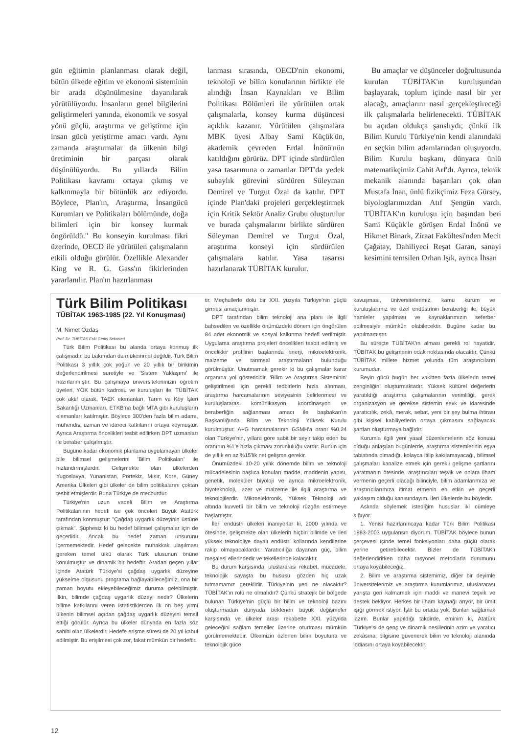gün eğitimin planlanması olarak değil, bütün ülkede eğitim ve ekonomi sisteminin bir arada düşünülmesine dayanılarak yürütülüyordu. İnsanların genel bilgilerini geliştirmeleri yanında, ekonomik ve sosyal yönü güçlü, araştırma ve geliştirme için insan gücü yetiştirme amacı vardı. Aynı zamanda araştırmalar da ülkenin bilgi üretiminin bir parçası olarak düşünülüyordu. Bu yıllarda Bilim Politikası kavramı ortaya çıkmış ve kalkınmayla bir bütünlük arz ediyordu. Böylece, Plan'ın, Araştırma, İnsangücü Kurumları ve Politikaları bölümünde, doğa bilimleri için bir konsey kurmak öngörüldü." Bu konseyin kurulması fikri üzerinde, OECD ile yürütülen çalışmaların etkili olduğu görülür. Özellikle Alexander King ve R. G. Gass'ın fikirlerinden yararlanılır. Plan'ın hazırlanması
lanması sırasında, OECD'nin ekonomi, teknoloji ve bilim konularının birlikte ele alındığı İnsan Kaynakları ve Bilim Politikası Bölümleri ile yürütülen ortak çalışmalarla, konsey kurma düşüncesi açıklık kazanır. Yürütülen çalışmalara MBK üyesi Albay Sami Küçük'ün, akademik çevreden Erdal İnönü'nün katıldığını görürüz. DPT içinde sürdürülen yasa tasarımına o zamanlar DPT'da yedek subaylık görevini sürdüren Süleyman Demirel ve Turgut Özal da katılır. DPT içinde Plan'daki projeleri gerçekleştirmek için Kritik Sektör Analiz Grubu oluşturulur ve burada çalışmalarını birlikte sürdüren Süleyman Demirel ve Turgut Özal, araştırma konseyi için sürdürülen çalışmalara katılır. Yasa tasarısı hazırlanarak TÜBİTAK kurulur.
Bu amaçlar ve düşünceler doğrultusunda kurulan TÜBİTAK'ın kuruluşundan başlayarak, toplum içinde nasıl bir yer alacağı, amaçlarını nasıl gerçekleştireceği ilk çalışmalarla belirlenecekti. TÜBİTAK bu açıdan oldukça şanslıydı; çünkü ilk Bilim Kurulu Türkiye'nin kendi alanındaki en seçkin bilim adamlarından oluşuyordu. Bilim Kurulu başkanı, dünyaca ünlü matematikçimiz Cahit Arf'dı. Ayrıca, teknik mekanik alanında başarıları çok olan Mustafa İnan, ünlü fizikçimiz Feza Gürsey, biyologlarımızdan Atıf Şengün vardı. TÜBİTAK'ın kuruluşu için başından beri Sami Küçük'le görüşen Erdal İnönü ve Hikmet Binark, Ziraat Fakültesi'nden Mecit Çağatay, Dahiliyeci Reşat Garan, sanayi kesimini temsilen Orhan Işık, ayrıca İhsan
Türk Bilim Politikası
TÜBİTAK 1963-1985 (22. Yıl Konuşması)
M. Nimet Özdaş
Prof. Dr. TÜBİTAK Eski Genel Sekreteri
Türk Bilim Politikası bu alanda ortaya konmuş ilk çalışmadır, bu bakımdan da mükemmel değildir. Türk Bilim Politikası 3 yıllık çok yoğun ve 20 yıllık bir birikimin değerlendirilmesi suretiyle ve 'Sistem Yaklaşımı' ile hazırlanmıştır. Bu çalışmaya üniversitelerimizin öğretim üyeleri, YÖK bütün kadrosu ve kuruluşları ile, TÜBİTAK çok aktif olarak, TAEK elemanları, Tarım ve Köy İşleri Bakanlığı Uzmanları, ETKB'na bağlı MTA gibi kuruluşların elemanları katılmıştır. Böylece 300'den fazla bilim adamı, mühendis, uzman ve idareci katkılarını ortaya koymuştur. Ayrıca Araştırma öncelikleri tesbit edilirken DPT uzmanları ile beraber çalışılmıştır.
Bugüne kadar ekonomik planlama uygulamayan ülkeler bile bilimsel gelişmelerini 'Bilim Politikaları' ile hızlandırmışlardır. Gelişmekte olan ülkelerden Yugoslavya, Yunanistan, Portekiz, Mısır, Kore, Güney Amerika Ülkeleri gibi ülkeler de bilim politikalarını çoktan tesbit etmişlerdir. Buna Türkiye de mecburdur.
Türkiye'nin uzun vadeli Bilim ve Araştırma Politikaları'nın hedefi ise çok önceleri Büyük Atatürk tarafından konmuştur: "Çağdaş uygarlık düzeyinin üstüne çıkmak". Şüphesiz ki bu hedef bilimsel çalışmalar için de geçerlidir. Ancak bu hedef zaman unsurunu içermemektedir. Hedef gelecekte muhakkak ulaşılması gereken temel ülkü olarak Türk ulusunun önüne konulmuştur ve dinamik bir hedeftir. Aradan geçen yıllar içinde Atatürk Türkiye'si çağdaş uygarlık düzeyine yükselme olgusunu programa bağlayabileceğimiz, ona bir zaman boyutu ekleyebileceğimiz duruma gelebilmiştir. İlkin, bilimde çağdaş uygarlık düzeyi nedir? Ülkelerin bilime katkılarını veren istatistiklerden ilk on beş yirmi ülkenin bilimsel açıdan çağdaş uygarlık düzeyini temsil ettiği görülür. Ayrıca bu ülkeler dünyada en fazla söz sahibi olan ülkelerdir. Hedefe erişme süresi de 20 yıl kabul edilmiştir. Bu erişilmesi çok zor, fakat mümkün bir hedeftir.
tir. Meçhullerle dolu bir XXI. yüzyıla Türkiye'nin güçlü girmesi amaçlanmıştır.
DPT tarafından bilim teknoloji ana planı ile ilgili bahsedilen ve özellikle önümüzdeki dönem için öngörülen 84 adet ekonomik ve sosyal kalkınma hedefi verilmiştir. Uygulama araştırma projeleri öncelikleri tesbit edilmiş ve öncelikler profilinin başlarında enerji, mikroelektronik, malzeme ve tarımsal araştırmaların bulunduğu görülmüştür. Unutmamak gerekir ki bu çalışmalar karar organına yol göstericidir. 'Bilim ve Araştırma Sisteminin' geliştirilmesi için gerekli tedbirlerin hızla alınması, araştırma harcamalarının seviyesinin belirlenmesi ve kuruluşlararası komünikasyon, koordinasyon ve beraberliğin sağlanması amacı ile başbakan'ın Başkanlığında Bilim ve Teknoloji Yüksek Kurulu kurulmuştur. A+G harcamalarının GSMH'a oranı %0,24 olan Türkiye'nin, yıllara göre sabit bir seyir takip eden bu oranının %1'e hızla çıkması zorunluluğu vardır. Bunun için de yıllık en az %15'lik net gelişme gerekir.
Önümüzdeki 10-20 yıllık dönemde bilim ve teknoloji mücadelesinin başlıca konuları madde, maddenin yapısı, genetik, moleküler biyoloji ve ayrıca mikroelektronik, biyoteknoloji, lazer ve malzeme ile ilgili araştırma ve teknolojilerdir. Mikroelektronik, Yüksek Teknoloji adı altında kuvvetli bir bilim ve teknoloji rüzgân estirmeye başlamıştır.
İleri endüstri ülkeleri inanıyorlar ki, 2000 yılında ve ötesinde, gelişmekte olan ülkelerin hiçbiri bilimde ve ileri yüksek teknolojiye dayalı endüstri kollarında kendilerine rakip olmayacaklardır. Yaratıcılığa dayanan güç, bilim meşalesi ellerindedir ve tekellerinde kalacaktır.
Bu durum karşısında, uluslararası rekabet, mücadele, teknolojik savaşta bu hususu gözden hiç uzak tutmamamız gereklidir. Türkiye'nin yeri ne olacaktır? TÜBİTAK'ın rolü ne olmalıdır? Çünkü stratejik bir bölgede bulunan Türkiye'nin güçlü bir bilim ve teknoloji bazını oluşturmadan dünyada beklenen büyük değişmeler karşısında ve ülkeler arası rekabette XXI. yüzyılda geleceğini sağlam temeller üzerine oturtması mümkün görülmemektedir. Ülkemizin özlenen bilim boyutuna ve teknolojik güce
kavuşması, üniversitelerimiz, kamu kurum ve kuruluşlarımız ve özel endüstrinin beraberliği ile, büyük hamleler yapılması ve kaynaklarımızın seferber edilmesiyle mümkün olabilecektir. Bugüne kadar bu yapılmamıştır.
Bu süreçte TÜBİTAK'ın alması gerekli rol hayatidir. TÜBİTAK bu gelişmenin odak noktasında olacaktır. Çünkü TÜBİTAK millete hizmet yolunda tüm araştırıcıların kurumudur.
Beyin gücü bugün her vakitten fazla ülkelerin temel zenginliğini oluşturmaktadır. Yüksek kültürel değerlerin yaratıldığı araştırma çalışmalarının verimliliği, gerek organizasyon ve gerekse sistemin sevk ve idaresinde yaratıcılık, zekâ, merak, sebat, yeni bir şey bulma ihtirası gibi kişisel kabiliyetlerin ortaya çıkmasını sağlayacak şartları oluşturmaya bağlıdır.
Kurumla ilgili yeni yasal düzenlemelerin söz konusu olduğu anlaşılan bugünlerde, araştırma sistemlerinin eşya tabiatında olmadığı, kolayca itilip kakılamayacağı, bilimsel çalışmaları kanalize etmek için gerekli gelişme şartlarını yaratmanın ötesinde, araştırıcıları teşvik ve onlara ilham vermenin geçerli olacağı bilinciyle, bilim adamlarımıza ve araştırıcılarımıza itimat etmenin en etkin ve geçerli yaklaşım olduğu kanısındayım. İleri ülkelerde bu böyledir.
Aslında söylemek istediğim hususlar iki cümleye sığıyor.
1. Yenisi hazırlanıncaya kadar Türk Bilim Politikası 1983-2003 uygulansın diyorum. TÜBİTAK böylece bunun çerçevesi içinde temel fonksiyonları daha güçlü olarak yerine getirebilecektir. Bizler de TÜBİTAK'ı değerlendirirken daha rasyonel metodlarla durumunu ortaya koyabileceğiz.
2. Bilim ve araştırma sistemimiz, diğer bir deyimle üniversitelerimiz ve araştırma kurumlarımız, uluslararası yarışta geri kalmamak için maddi ve manevi teşvik ve destek bekliyor. Herkes bir ilham kaynağı arıyor, bir ümit ışığı görmek istiyor. İşte bu ortada yok. Bunları sağlamak lazım. Bunlar yapıldığı takdirde, eminim ki, Atatürk Türkiye'si de genç ve dinamik nesillerinin azim ve yaratıcı zekâsına, bilgisine güvenerek bilim ve teknoloji alanında iddiasını ortaya koyabilecektir.
12